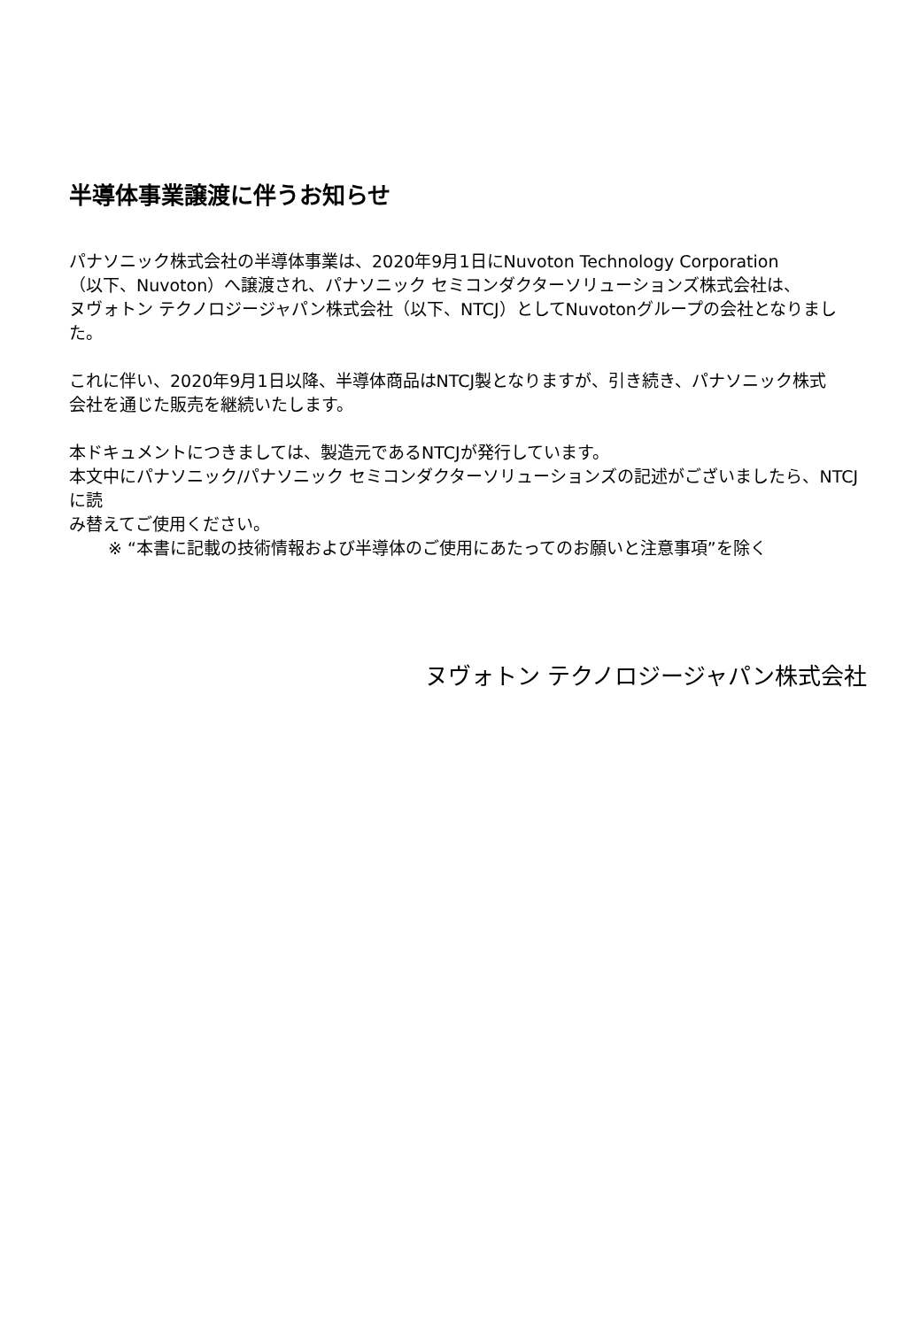半導体事業譲渡に伴うお知らせ
パナソニック株式会社の半導体事業は、2020年9月1日にNuvoton Technology Corporation
（以下、Nuvoton）へ譲渡され、パナソニック セミコンダクターソリューションズ株式会社は、
ヌヴォトン テクノロジージャパン株式会社（以下、NTCJ）としてNuvotonグループの会社となりました。
これに伴い、2020年9月1日以降、半導体商品はNTCJ製となりますが、引き続き、パナソニック株式
会社を通じた販売を継続いたします。
本ドキュメントにつきましては、製造元であるNTCJが発行しています。
本文中にパナソニック/パナソニック セミコンダクターソリューションズの記述がございましたら、NTCJに読
み替えてご使用ください。
※ “本書に記載の技術情報および半導体のご使用にあたってのお願いと注意事項”を除く
ヌヴォトン テクノロジージャパン株式会社